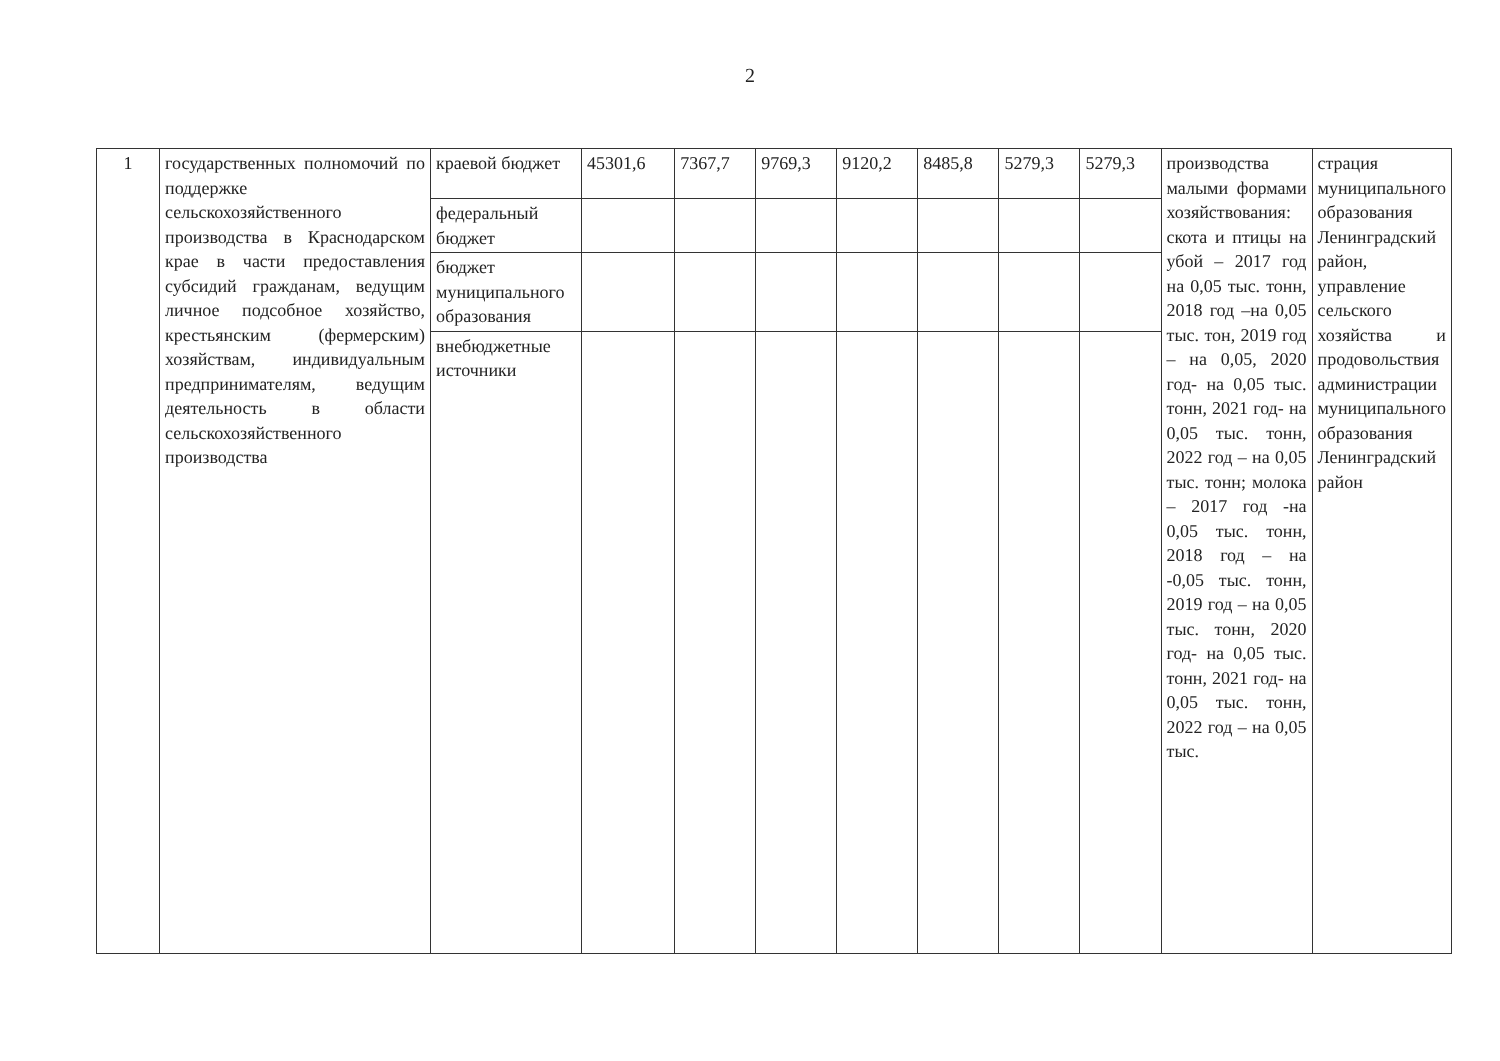2
| 1 | государственных полномочий по поддержке сельскохозяйственного производства в Краснодарском крае в части предоставления субсидий гражданам, ведущим личное подсобное хозяйство, крестьянским (фермерским) хозяйствам, индивидуальным предпринимателям, ведущим деятельность в области сельскохозяйственного производства | краевой бюджет | 45301,6 | 7367,7 | 9769,3 | 9120,2 | 8485,8 | 5279,3 | 5279,3 | производства малыми формами хозяйствования: скота и птицы на убой – 2017 год на 0,05 тыс. тонн, 2018 год –на 0,05 тыс. тон, 2019 год – на 0,05, 2020 год- на 0,05 тыс. тонн, 2021 год- на 0,05 тыс. тонн, 2022 год – на 0,05 тыс. тонн; молока – 2017 год -на 0,05 тыс. тонн, 2018 год – на -0,05 тыс. тонн, 2019 год – на 0,05 тыс. тонн, 2020 год- на 0,05 тыс. тонн, 2021 год- на 0,05 тыс. тонн, 2022 год – на 0,05 тыс. | страция муниципального образования Ленинградский район, управление сельского хозяйства и продовольствия администрации муниципального образования Ленинградский район |
| | | федеральный бюджет | | | | | | | | | |
| | | бюджет муниципального образования | | | | | | | | | |
| | | внебюджетные источники | | | | | | | | | |